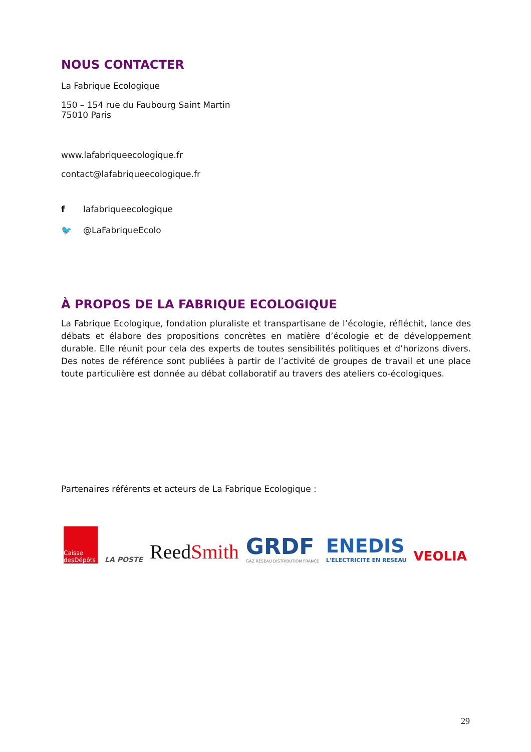NOUS CONTACTER
La Fabrique Ecologique
150 – 154 rue du Faubourg Saint Martin
75010 Paris
www.lafabriqueecologique.fr
contact@lafabriqueecologique.fr
f lafabriqueecologique
🐦 @LaFabriqueEcolo
À PROPOS DE LA FABRIQUE ECOLOGIQUE
La Fabrique Ecologique, fondation pluraliste et transpartisane de l’écologie, réfléchit, lance des débats et élabore des propositions concrètes en matière d’écologie et de développement durable. Elle réunit pour cela des experts de toutes sensibilités politiques et d’horizons divers. Des notes de référence sont publiées à partir de l’activité de groupes de travail et une place toute particulière est donnée au débat collaboratif au travers des ateliers co-écologiques.
Partenaires référents et acteurs de La Fabrique Ecologique :
Caisse desDépôts
LA POSTE
ReedSmith
GRDF
GAZ RÉSEAU DISTRIBUTION FRANCE
ENEDIS
L'ELECTRICITE EN RESEAU
VEOLIA
29